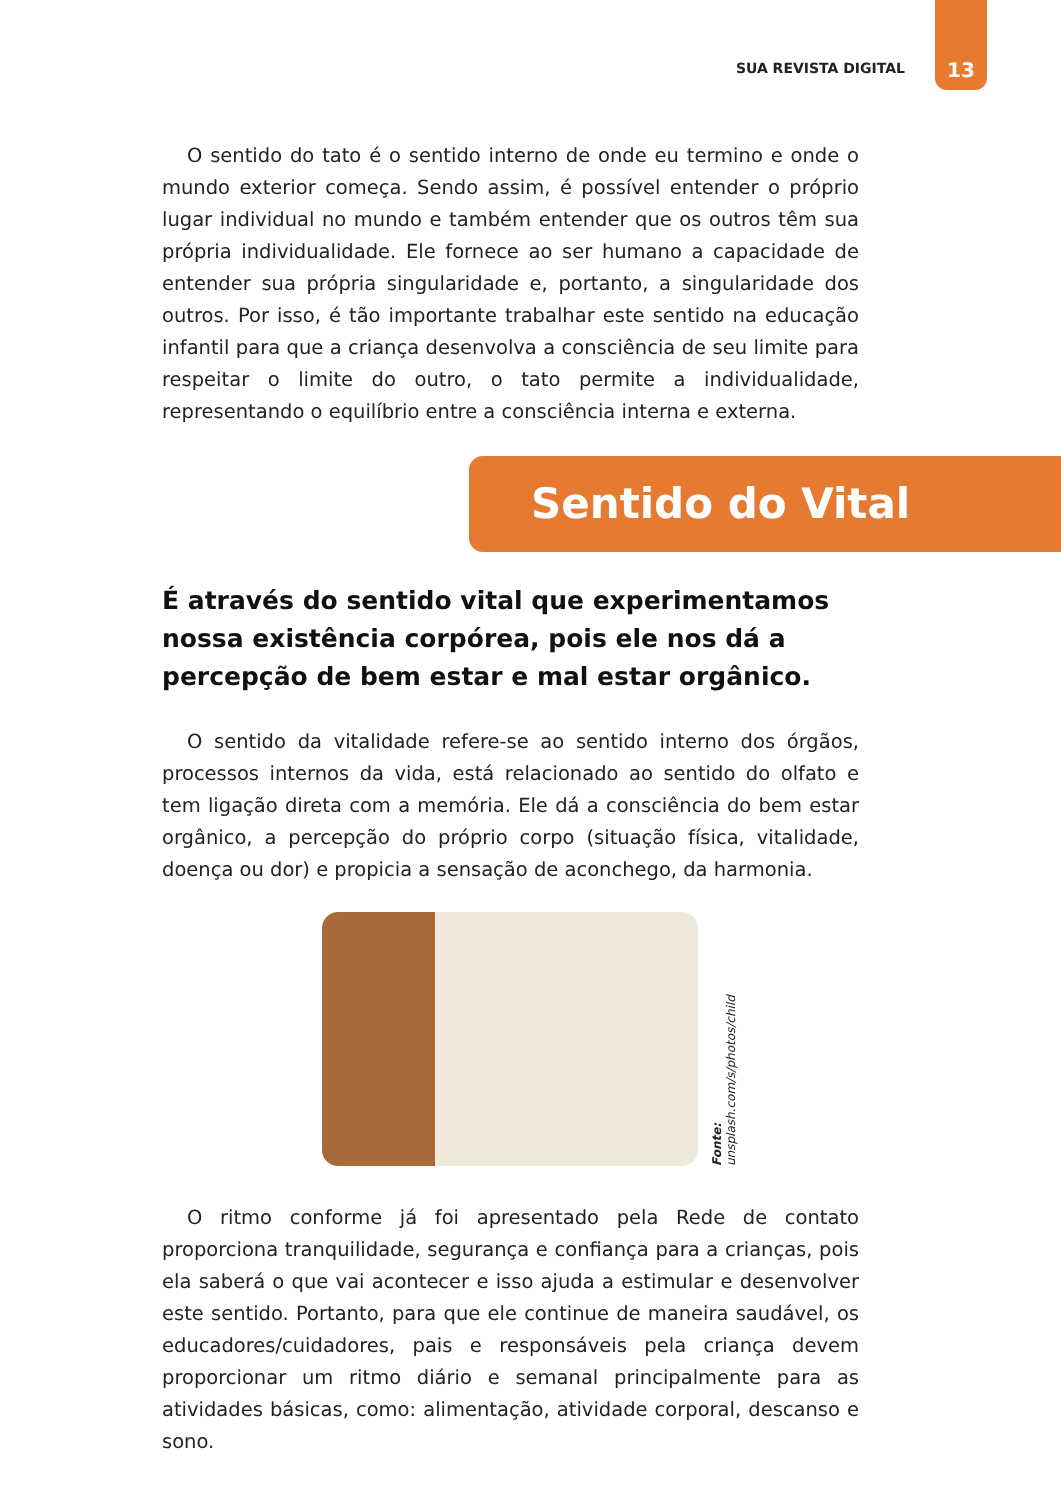SUA REVISTA DIGITAL 13
O sentido do tato é o sentido interno de onde eu termino e onde o mundo exterior começa. Sendo assim, é possível entender o próprio lugar individual no mundo e também entender que os outros têm sua própria individualidade. Ele fornece ao ser humano a capacidade de entender sua própria singularidade e, portanto, a singularidade dos outros. Por isso, é tão importante trabalhar este sentido na educação infantil para que a criança desenvolva a consciência de seu limite para respeitar o limite do outro, o tato permite a individualidade, representando o equilíbrio entre a consciência interna e externa.
Sentido do Vital
É através do sentido vital que experimentamos nossa existência corpórea, pois ele nos dá a percepção de bem estar e mal estar orgânico.
O sentido da vitalidade refere-se ao sentido interno dos órgãos, processos internos da vida, está relacionado ao sentido do olfato e tem ligação direta com a memória. Ele dá a consciência do bem estar orgânico, a percepção do próprio corpo (situação física, vitalidade, doença ou dor) e propicia a sensação de aconchego, da harmonia.
Fonte: unsplash.com/s/photos/child
O ritmo conforme já foi apresentado pela Rede de contato proporciona tranquilidade, segurança e confiança para a crianças, pois ela saberá o que vai acontecer e isso ajuda a estimular e desenvolver este sentido. Portanto, para que ele continue de maneira saudável, os educadores/cuidadores, pais e responsáveis pela criança devem proporcionar um ritmo diário e semanal principalmente para as atividades básicas, como: alimentação, atividade corporal, descanso e sono.